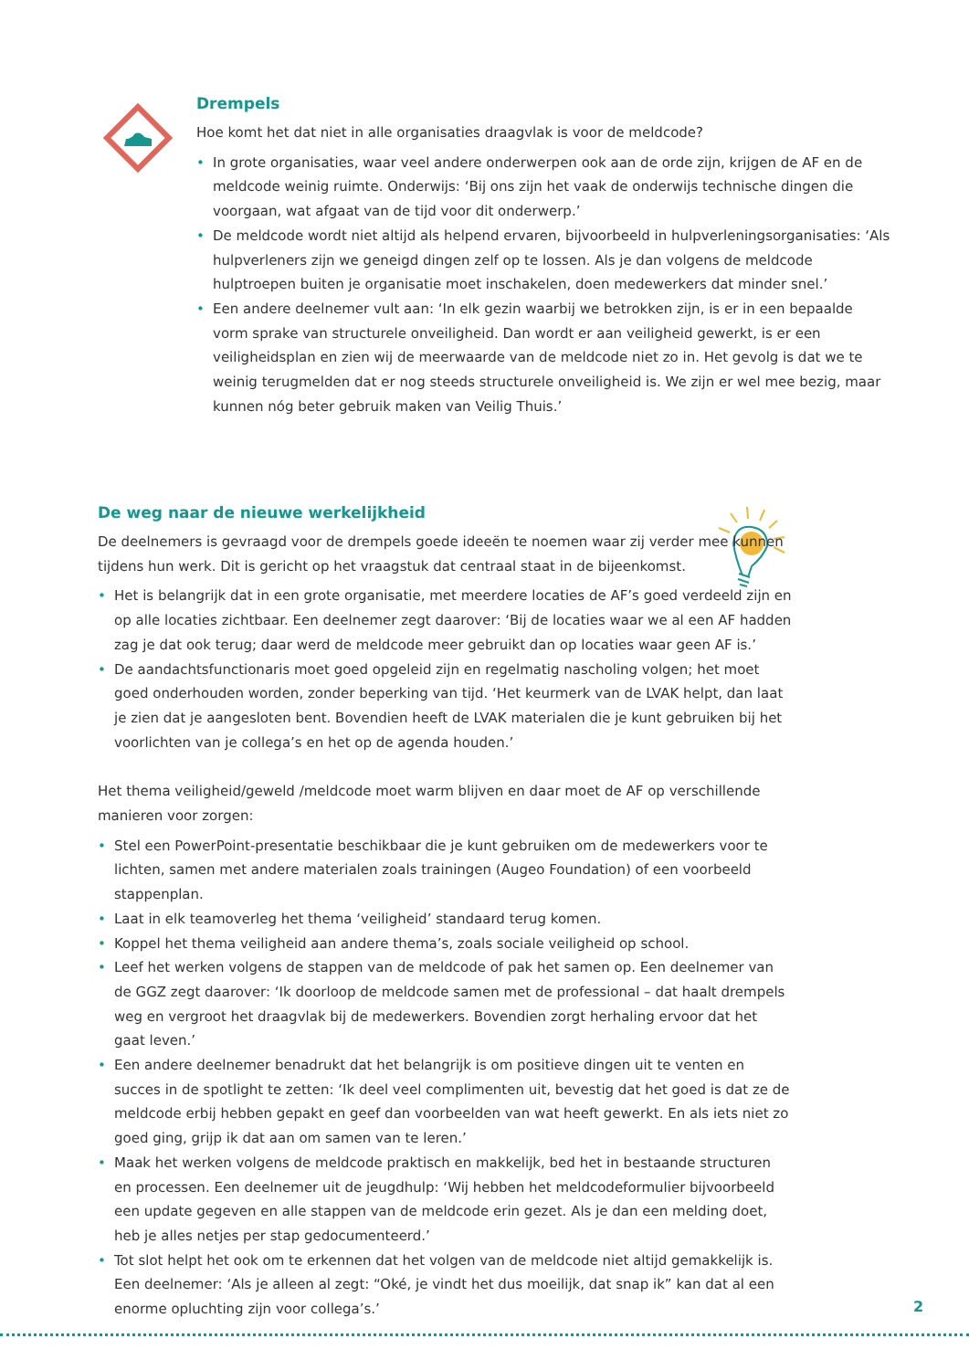Drempels
Hoe komt het dat niet in alle organisaties draagvlak is voor de meldcode?
• In grote organisaties, waar veel andere onderwerpen ook aan de orde zijn, krijgen de AF en de meldcode weinig ruimte. Onderwijs: ‘Bij ons zijn het vaak de onderwijs technische dingen die voorgaan, wat afgaat van de tijd voor dit onderwerp.’
• De meldcode wordt niet altijd als helpend ervaren, bijvoorbeeld in hulpverleningsorganisaties: ‘Als hulpverleners zijn we geneigd dingen zelf op te lossen. Als je dan volgens de meldcode hulptroepen buiten je organisatie moet inschakelen, doen medewerkers dat minder snel.’
• Een andere deelnemer vult aan: ‘In elk gezin waarbij we betrokken zijn, is er in een bepaalde vorm sprake van structurele onveiligheid. Dan wordt er aan veiligheid gewerkt, is er een veiligheidsplan en zien wij de meerwaarde van de meldcode niet zo in. Het gevolg is dat we te weinig terugmelden dat er nog steeds structurele onveiligheid is. We zijn er wel mee bezig, maar kunnen nóg beter gebruik maken van Veilig Thuis.’
De weg naar de nieuwe werkelijkheid
De deelnemers is gevraagd voor de drempels goede ideeën te noemen waar zij verder mee kunnen tijdens hun werk. Dit is gericht op het vraagstuk dat centraal staat in de bijeenkomst.
• Het is belangrijk dat in een grote organisatie, met meerdere locaties de AF’s goed verdeeld zijn en op alle locaties zichtbaar. Een deelnemer zegt daarover: ‘Bij de locaties waar we al een AF hadden zag je dat ook terug; daar werd de meldcode meer gebruikt dan op locaties waar geen AF is.’
• De aandachtsfunctionaris moet goed opgeleid zijn en regelmatig nascholing volgen; het moet goed onderhouden worden, zonder beperking van tijd. ‘Het keurmerk van de LVAK helpt, dan laat je zien dat je aangesloten bent. Bovendien heeft de LVAK materialen die je kunt gebruiken bij het voorlichten van je collega’s en het op de agenda houden.’
Het thema veiligheid/geweld /meldcode moet warm blijven en daar moet de AF op verschillende manieren voor zorgen:
• Stel een PowerPoint-presentatie beschikbaar die je kunt gebruiken om de medewerkers voor te lichten, samen met andere materialen zoals trainingen (Augeo Foundation) of een voorbeeld stappenplan.
• Laat in elk teamoverleg het thema ‘veiligheid’ standaard terug komen.
• Koppel het thema veiligheid aan andere thema’s, zoals sociale veiligheid op school.
• Leef het werken volgens de stappen van de meldcode of pak het samen op. Een deelnemer van de GGZ zegt daarover: ‘Ik doorloop de meldcode samen met de professional – dat haalt drempels weg en vergroot het draagvlak bij de medewerkers. Bovendien zorgt herhaling ervoor dat het gaat leven.’
• Een andere deelnemer benadrukt dat het belangrijk is om positieve dingen uit te venten en succes in de spotlight te zetten: ‘Ik deel veel complimenten uit, bevestig dat het goed is dat ze de meldcode erbij hebben gepakt en geef dan voorbeelden van wat heeft gewerkt. En als iets niet zo goed ging, grijp ik dat aan om samen van te leren.’
• Maak het werken volgens de meldcode praktisch en makkelijk, bed het in bestaande structuren en processen. Een deelnemer uit de jeugdhulp: ‘Wij hebben het meldcodeformulier bijvoorbeeld een update gegeven en alle stappen van de meldcode erin gezet. Als je dan een melding doet, heb je alles netjes per stap gedocumenteerd.’
• Tot slot helpt het ook om te erkennen dat het volgen van de meldcode niet altijd gemakkelijk is. Een deelnemer: ‘Als je alleen al zegt: “Oké, je vindt het dus moeilijk, dat snap ik” kan dat al een enorme opluchting zijn voor collega’s.’
2